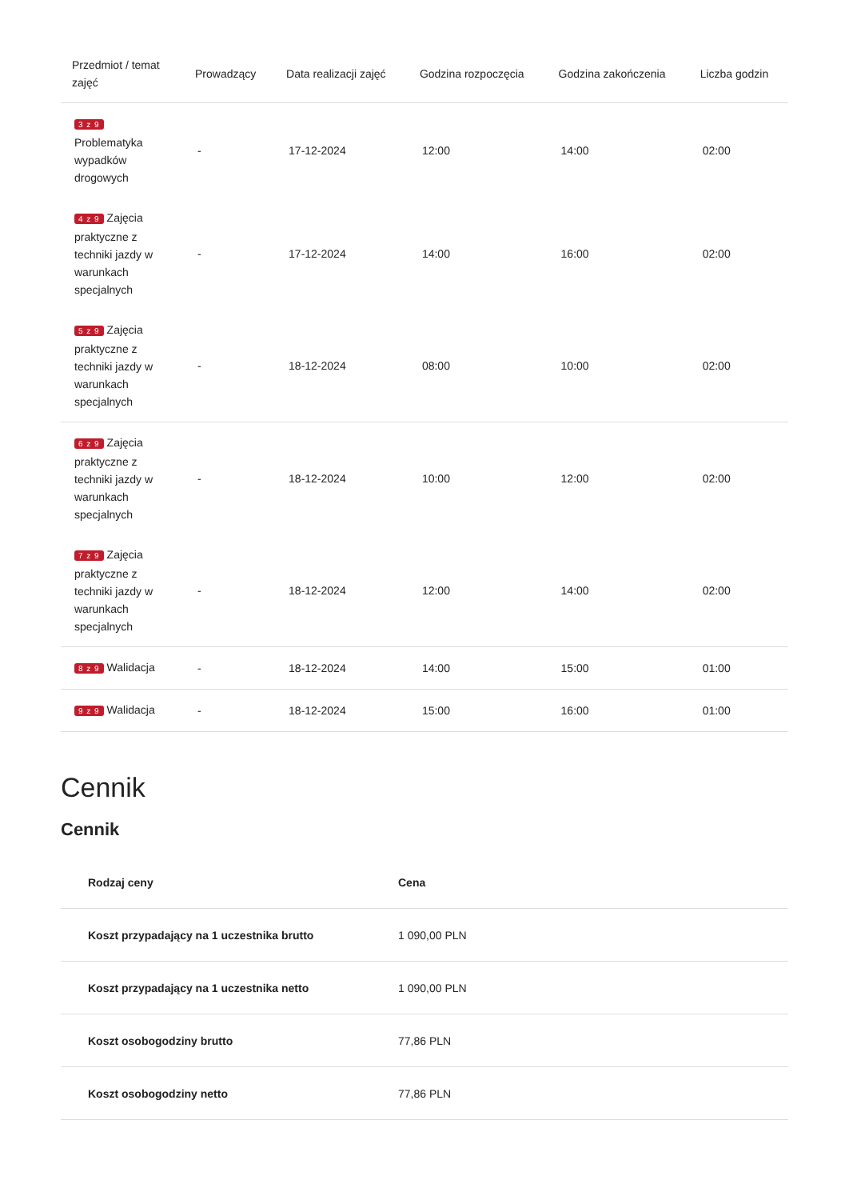| Przedmiot / temat zajęć | Prowadzący | Data realizacji zajęć | Godzina rozpoczęcia | Godzina zakończenia | Liczba godzin |
| --- | --- | --- | --- | --- | --- |
| 3 z 9 Problematyka wypadków drogowych | - | 17-12-2024 | 12:00 | 14:00 | 02:00 |
| 4 z 9 Zajęcia praktyczne z techniki jazdy w warunkach specjalnych | - | 17-12-2024 | 14:00 | 16:00 | 02:00 |
| 5 z 9 Zajęcia praktyczne z techniki jazdy w warunkach specjalnych | - | 18-12-2024 | 08:00 | 10:00 | 02:00 |
| 6 z 9 Zajęcia praktyczne z techniki jazdy w warunkach specjalnych | - | 18-12-2024 | 10:00 | 12:00 | 02:00 |
| 7 z 9 Zajęcia praktyczne z techniki jazdy w warunkach specjalnych | - | 18-12-2024 | 12:00 | 14:00 | 02:00 |
| 8 z 9 Walidacja | - | 18-12-2024 | 14:00 | 15:00 | 01:00 |
| 9 z 9 Walidacja | - | 18-12-2024 | 15:00 | 16:00 | 01:00 |
Cennik
Cennik
| Rodzaj ceny | Cena |
| --- | --- |
| Koszt przypadający na 1 uczestnika brutto | 1 090,00 PLN |
| Koszt przypadający na 1 uczestnika netto | 1 090,00 PLN |
| Koszt osobogodziny brutto | 77,86 PLN |
| Koszt osobogodziny netto | 77,86 PLN |